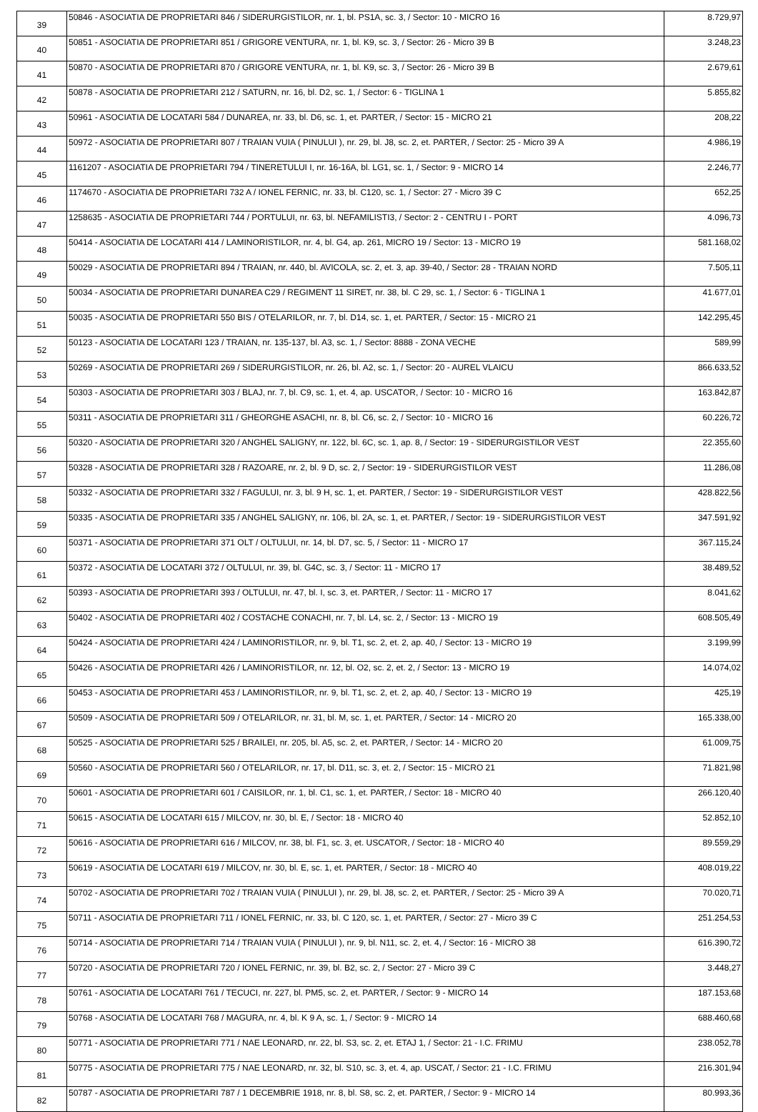| 39 | 50846 - ASOCIATIA DE PROPRIETARI 846 / SIDERURGISTILOR, nr. 1, bl. PS1A, sc. 3, / Sector: 10 - MICRO 16 | 8.729,97 |
| 40 | 50851 - ASOCIATIA DE PROPRIETARI 851 / GRIGORE VENTURA, nr. 1, bl. K9, sc. 3, / Sector: 26 - Micro 39 B | 3.248,23 |
| 41 | 50870 - ASOCIATIA DE PROPRIETARI 870 / GRIGORE VENTURA, nr. 1, bl. K9, sc. 3, / Sector: 26 - Micro 39 B | 2.679,61 |
| 42 | 50878 - ASOCIATIA DE PROPRIETARI 212 / SATURN, nr. 16, bl. D2, sc. 1, / Sector: 6 - TIGLINA 1 | 5.855,82 |
| 43 | 50961 - ASOCIATIA DE LOCATARI 584 / DUNAREA, nr. 33, bl. D6, sc. 1, et. PARTER, / Sector: 15 - MICRO 21 | 208,22 |
| 44 | 50972 - ASOCIATIA DE PROPRIETARI 807 / TRAIAN VUIA ( PINULUI ), nr. 29, bl. J8, sc. 2, et. PARTER, / Sector: 25 - Micro 39 A | 4.986,19 |
| 45 | 1161207 - ASOCIATIA DE PROPRIETARI 794 / TINERETULUI I, nr. 16-16A, bl. LG1, sc. 1, / Sector: 9 - MICRO 14 | 2.246,77 |
| 46 | 1174670 - ASOCIATIA DE PROPRIETARI 732 A / IONEL FERNIC, nr. 33, bl. C120, sc. 1, / Sector: 27 - Micro 39 C | 652,25 |
| 47 | 1258635 - ASOCIATIA DE PROPRIETARI 744 / PORTULUI, nr. 63, bl. NEFAMILISTI3, / Sector: 2 - CENTRU I - PORT | 4.096,73 |
| 48 | 50414 - ASOCIATIA DE LOCATARI 414 / LAMINORISTILOR, nr. 4, bl. G4, ap. 261, MICRO 19 / Sector: 13 - MICRO 19 | 581.168,02 |
| 49 | 50029 - ASOCIATIA DE PROPRIETARI 894 / TRAIAN, nr. 440, bl. AVICOLA, sc. 2, et. 3, ap. 39-40, / Sector: 28 - TRAIAN NORD | 7.505,11 |
| 50 | 50034 - ASOCIATIA DE PROPRIETARI DUNAREA C29 / REGIMENT 11 SIRET, nr. 38, bl. C 29, sc. 1, / Sector: 6 - TIGLINA 1 | 41.677,01 |
| 51 | 50035 - ASOCIATIA DE PROPRIETARI 550 BIS / OTELARILOR, nr. 7, bl. D14, sc. 1, et. PARTER, / Sector: 15 - MICRO 21 | 142.295,45 |
| 52 | 50123 - ASOCIATIA DE LOCATARI 123 / TRAIAN, nr. 135-137, bl. A3, sc. 1, / Sector: 8888 - ZONA VECHE | 589,99 |
| 53 | 50269 - ASOCIATIA DE PROPRIETARI 269 / SIDERURGISTILOR, nr. 26, bl. A2, sc. 1, / Sector: 20 - AUREL VLAICU | 866.633,52 |
| 54 | 50303 - ASOCIATIA DE PROPRIETARI 303 / BLAJ, nr. 7, bl. C9, sc. 1, et. 4, ap. USCATOR, / Sector: 10 - MICRO 16 | 163.842,87 |
| 55 | 50311 - ASOCIATIA DE PROPRIETARI 311 / GHEORGHE ASACHI, nr. 8, bl. C6, sc. 2, / Sector: 10 - MICRO 16 | 60.226,72 |
| 56 | 50320 - ASOCIATIA DE PROPRIETARI 320 / ANGHEL SALIGNY, nr. 122, bl. 6C, sc. 1, ap. 8, / Sector: 19 - SIDERURGISTILOR VEST | 22.355,60 |
| 57 | 50328 - ASOCIATIA DE PROPRIETARI 328 / RAZOARE, nr. 2, bl. 9 D, sc. 2, / Sector: 19 - SIDERURGISTILOR VEST | 11.286,08 |
| 58 | 50332 - ASOCIATIA DE PROPRIETARI 332 / FAGULUI, nr. 3, bl. 9 H, sc. 1, et. PARTER, / Sector: 19 - SIDERURGISTILOR VEST | 428.822,56 |
| 59 | 50335 - ASOCIATIA DE PROPRIETARI 335 / ANGHEL SALIGNY, nr. 106, bl. 2A, sc. 1, et. PARTER, / Sector: 19 - SIDERURGISTILOR VEST | 347.591,92 |
| 60 | 50371 - ASOCIATIA DE PROPRIETARI 371 OLT / OLTULUI, nr. 14, bl. D7, sc. 5, / Sector: 11 - MICRO 17 | 367.115,24 |
| 61 | 50372 - ASOCIATIA DE LOCATARI 372 / OLTULUI, nr. 39, bl. G4C, sc. 3, / Sector: 11 - MICRO 17 | 38.489,52 |
| 62 | 50393 - ASOCIATIA DE PROPRIETARI 393 / OLTULUI, nr. 47, bl. I, sc. 3, et. PARTER, / Sector: 11 - MICRO 17 | 8.041,62 |
| 63 | 50402 - ASOCIATIA DE PROPRIETARI 402 / COSTACHE CONACHI, nr. 7, bl. L4, sc. 2, / Sector: 13 - MICRO 19 | 608.505,49 |
| 64 | 50424 - ASOCIATIA DE PROPRIETARI 424 / LAMINORISTILOR, nr. 9, bl. T1, sc. 2, et. 2, ap. 40, / Sector: 13 - MICRO 19 | 3.199,99 |
| 65 | 50426 - ASOCIATIA DE PROPRIETARI 426 / LAMINORISTILOR, nr. 12, bl. O2, sc. 2, et. 2, / Sector: 13 - MICRO 19 | 14.074,02 |
| 66 | 50453 - ASOCIATIA DE PROPRIETARI 453 / LAMINORISTILOR, nr. 9, bl. T1, sc. 2, et. 2, ap. 40, / Sector: 13 - MICRO 19 | 425,19 |
| 67 | 50509 - ASOCIATIA DE PROPRIETARI 509 / OTELARILOR, nr. 31, bl. M, sc. 1, et. PARTER, / Sector: 14 - MICRO 20 | 165.338,00 |
| 68 | 50525 - ASOCIATIA DE PROPRIETARI 525 / BRAILEI, nr. 205, bl. A5, sc. 2, et. PARTER, / Sector: 14 - MICRO 20 | 61.009,75 |
| 69 | 50560 - ASOCIATIA DE PROPRIETARI 560 / OTELARILOR, nr. 17, bl. D11, sc. 3, et. 2, / Sector: 15 - MICRO 21 | 71.821,98 |
| 70 | 50601 - ASOCIATIA DE PROPRIETARI 601 / CAISILOR, nr. 1, bl. C1, sc. 1, et. PARTER, / Sector: 18 - MICRO 40 | 266.120,40 |
| 71 | 50615 - ASOCIATIA DE LOCATARI 615 / MILCOV, nr. 30, bl. E, / Sector: 18 - MICRO 40 | 52.852,10 |
| 72 | 50616 - ASOCIATIA DE PROPRIETARI 616 / MILCOV, nr. 38, bl. F1, sc. 3, et. USCATOR, / Sector: 18 - MICRO 40 | 89.559,29 |
| 73 | 50619 - ASOCIATIA DE LOCATARI 619 / MILCOV, nr. 30, bl. E, sc. 1, et. PARTER, / Sector: 18 - MICRO 40 | 408.019,22 |
| 74 | 50702 - ASOCIATIA DE PROPRIETARI 702 / TRAIAN VUIA ( PINULUI ), nr. 29, bl. J8, sc. 2, et. PARTER, / Sector: 25 - Micro 39 A | 70.020,71 |
| 75 | 50711 - ASOCIATIA DE PROPRIETARI 711 / IONEL FERNIC, nr. 33, bl. C 120, sc. 1, et. PARTER, / Sector: 27 - Micro 39 C | 251.254,53 |
| 76 | 50714 - ASOCIATIA DE PROPRIETARI 714 / TRAIAN VUIA ( PINULUI ), nr. 9, bl. N11, sc. 2, et. 4, / Sector: 16 - MICRO 38 | 616.390,72 |
| 77 | 50720 - ASOCIATIA DE PROPRIETARI 720 / IONEL FERNIC, nr. 39, bl. B2, sc. 2, / Sector: 27 - Micro 39 C | 3.448,27 |
| 78 | 50761 - ASOCIATIA DE LOCATARI 761 / TECUCI, nr. 227, bl. PM5, sc. 2, et. PARTER, / Sector: 9 - MICRO 14 | 187.153,68 |
| 79 | 50768 - ASOCIATIA DE LOCATARI 768 / MAGURA, nr. 4, bl. K 9 A, sc. 1, / Sector: 9 - MICRO 14 | 688.460,68 |
| 80 | 50771 - ASOCIATIA DE PROPRIETARI 771 / NAE LEONARD, nr. 22, bl. S3, sc. 2, et. ETAJ 1, / Sector: 21 - I.C. FRIMU | 238.052,78 |
| 81 | 50775 - ASOCIATIA DE PROPRIETARI 775 / NAE LEONARD, nr. 32, bl. S10, sc. 3, et. 4, ap. USCAT, / Sector: 21 - I.C. FRIMU | 216.301,94 |
| 82 | 50787 - ASOCIATIA DE PROPRIETARI 787 / 1 DECEMBRIE 1918, nr. 8, bl. S8, sc. 2, et. PARTER, / Sector: 9 - MICRO 14 | 80.993,36 |